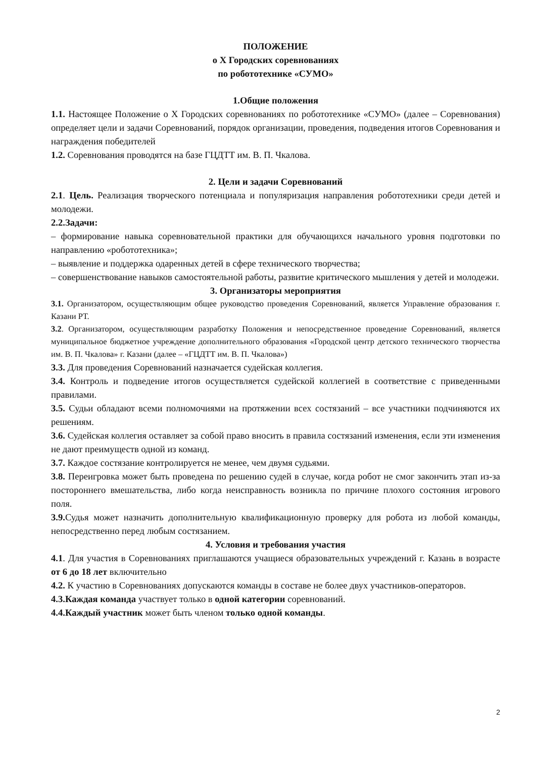ПОЛОЖЕНИЕ
о X Городских соревнованиях
по робототехнике «СУМО»
1.Общие положения
1.1. Настоящее Положение о X Городских соревнованиях по робототехнике «СУМО» (далее – Соревнования) определяет цели и задачи Соревнований, порядок организации, проведения, подведения итогов Соревнования и награждения победителей
1.2. Соревнования проводятся на базе ГЦДТТ им. В. П. Чкалова.
2. Цели и задачи Соревнований
2.1. Цель. Реализация творческого потенциала и популяризация направления робототехники среди детей и молодежи.
2.2.Задачи:
– формирование навыка соревновательной практики для обучающихся начального уровня подготовки по направлению «робототехника»;
– выявление и поддержка одаренных детей в сфере технического творчества;
– совершенствование навыков самостоятельной работы, развитие критического мышления у детей и молодежи.
3. Организаторы мероприятия
3.1. Организатором, осуществляющим общее руководство проведения Соревнований, является Управление образования г. Казани РТ.
3.2. Организатором, осуществляющим разработку Положения и непосредственное проведение Соревнований, является муниципальное бюджетное учреждение дополнительного образования «Городской центр детского технического творчества им. В. П. Чкалова» г. Казани (далее – «ГЦДТТ им. В. П. Чкалова»)
3.3. Для проведения Соревнований назначается судейская коллегия.
3.4. Контроль и подведение итогов осуществляется судейской коллегией в соответствие с приведенными правилами.
3.5. Судьи обладают всеми полномочиями на протяжении всех состязаний – все участники подчиняются их решениям.
3.6. Судейская коллегия оставляет за собой право вносить в правила состязаний изменения, если эти изменения не дают преимуществ одной из команд.
3.7. Каждое состязание контролируется не менее, чем двумя судьями.
3.8. Переигровка может быть проведена по решению судей в случае, когда робот не смог закончить этап из-за постороннего вмешательства, либо когда неисправность возникла по причине плохого состояния игрового поля.
3.9. Судья может назначить дополнительную квалификационную проверку для робота из любой команды, непосредственно перед любым состязанием.
4. Условия и требования участия
4.1. Для участия в Соревнованиях приглашаются учащиеся образовательных учреждений г. Казань в возрасте от 6 до 18 лет включительно
4.2. К участию в Соревнованиях допускаются команды в составе не более двух участников-операторов.
4.3.Каждая команда участвует только в одной категории соревнований.
4.4.Каждый участник может быть членом только одной команды.
2